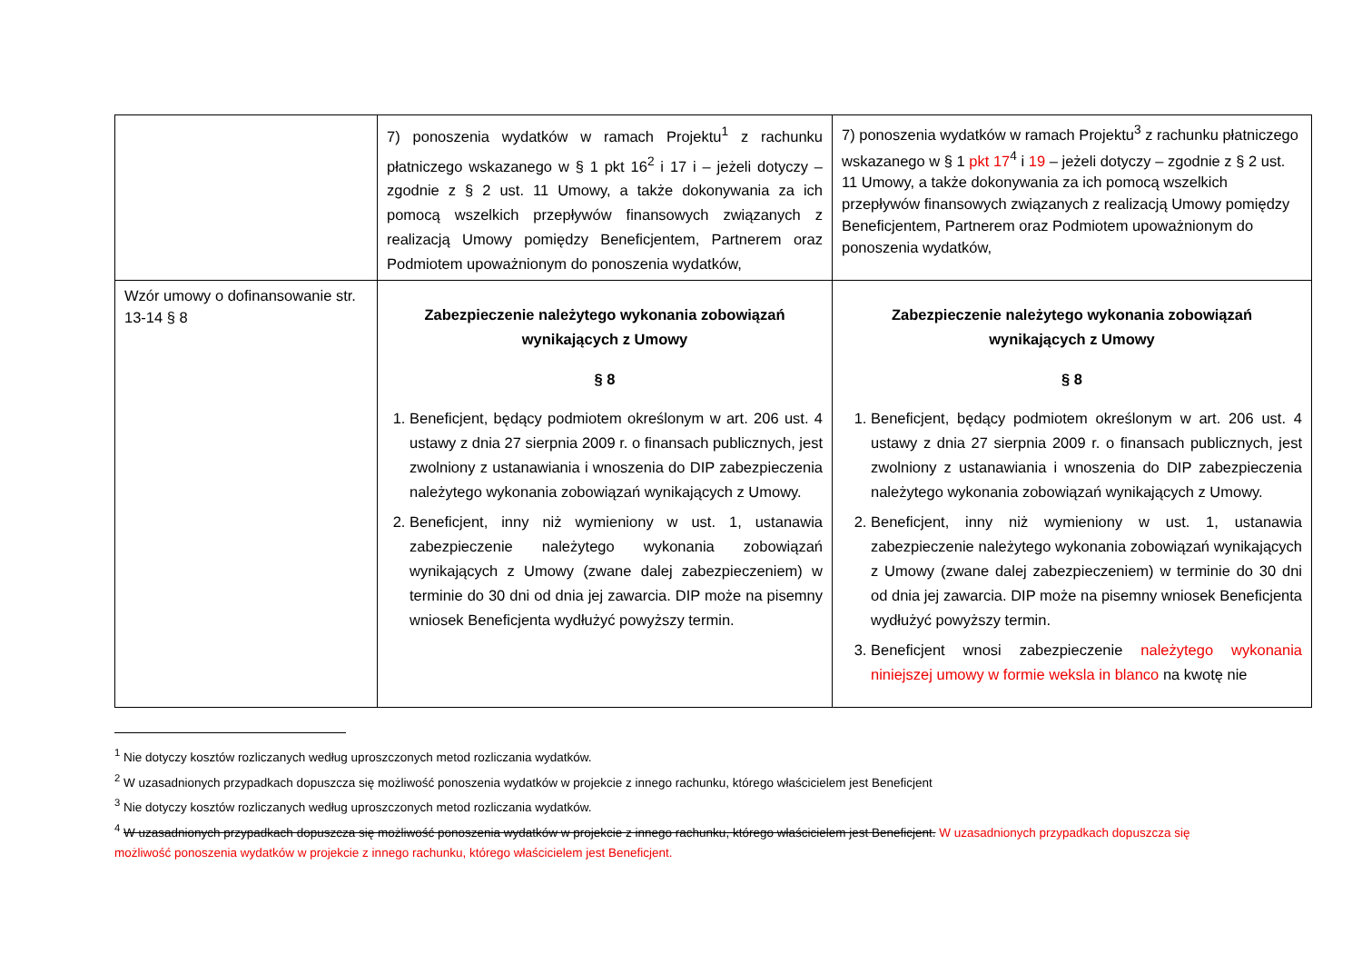| | 7) ponoszenia wydatków w ramach Projektu<sup>1</sup> z rachunku płatniczego wskazanego w § 1 pkt 16<sup>2</sup> i 17 i – jeżeli dotyczy – zgodnie z § 2 ust. 11 Umowy, a także dokonywania za ich pomocą wszelkich przepływów finansowych związanych z realizacją Umowy pomiędzy Beneficjentem, Partnerem oraz Podmiotem upoważnionym do ponoszenia wydatków, | 7) ponoszenia wydatków w ramach Projektu<sup>3</sup> z rachunku płatniczego wskazanego w § 1 pkt 17<sup>4</sup> i 19 – jeżeli dotyczy – zgodnie z § 2 ust. 11 Umowy, a także dokonywania za ich pomocą wszelkich przepływów finansowych związanych z realizacją Umowy pomiędzy Beneficjentem, Partnerem oraz Podmiotem upoważnionym do ponoszenia wydatków, |
| Wzór umowy o dofinansowanie str. 13-14 § 8 | Zabezpieczenie należytego wykonania zobowiązań wynikających z Umowy § 8 1. Beneficjent, będący podmiotem określonym w art. 206 ust. 4 ustawy z dnia 27 sierpnia 2009 r. o finansach publicznych, jest zwolniony z ustanawiania i wnoszenia do DIP zabezpieczenia należytego wykonania zobowiązań wynikających z Umowy. 2. Beneficjent, inny niż wymieniony w ust. 1, ustanawia zabezpieczenie należytego wykonania zobowiązań wynikających z Umowy (zwane dalej zabezpieczeniem) w terminie do 30 dni od dnia jej zawarcia. DIP może na pisemny wniosek Beneficjenta wydłużyć powyższy termin. | Zabezpieczenie należytego wykonania zobowiązań wynikających z Umowy § 8 1. Beneficjent, będący podmiotem określonym w art. 206 ust. 4 ustawy z dnia 27 sierpnia 2009 r. o finansach publicznych, jest zwolniony z ustanawiania i wnoszenia do DIP zabezpieczenia należytego wykonania zobowiązań wynikających z Umowy. 2. Beneficjent, inny niż wymieniony w ust. 1, ustanawia zabezpieczenie należytego wykonania zobowiązań wynikających z Umowy (zwane dalej zabezpieczeniem) w terminie do 30 dni od dnia jej zawarcia. DIP może na pisemny wniosek Beneficjenta wydłużyć powyższy termin. 3. Beneficjent wnosi zabezpieczenie należytego wykonania niniejszej umowy w formie weksla in blanco na kwotę nie |
<sup>1</sup> Nie dotyczy kosztów rozliczanych według uproszczonych metod rozliczania wydatków.
<sup>2</sup> W uzasadnionych przypadkach dopuszcza się możliwość ponoszenia wydatków w projekcie z innego rachunku, którego właścicielem jest Beneficjent
<sup>3</sup> Nie dotyczy kosztów rozliczanych według uproszczonych metod rozliczania wydatków.
<sup>4</sup> W uzasadnionych przypadkach dopuszcza się możliwość ponoszenia wydatków w projekcie z innego rachunku, którego właścicielem jest Beneficjent. W uzasadnionych przypadkach dopuszcza się możliwość ponoszenia wydatków w projekcie z innego rachunku, którego właścicielem jest Beneficjent.